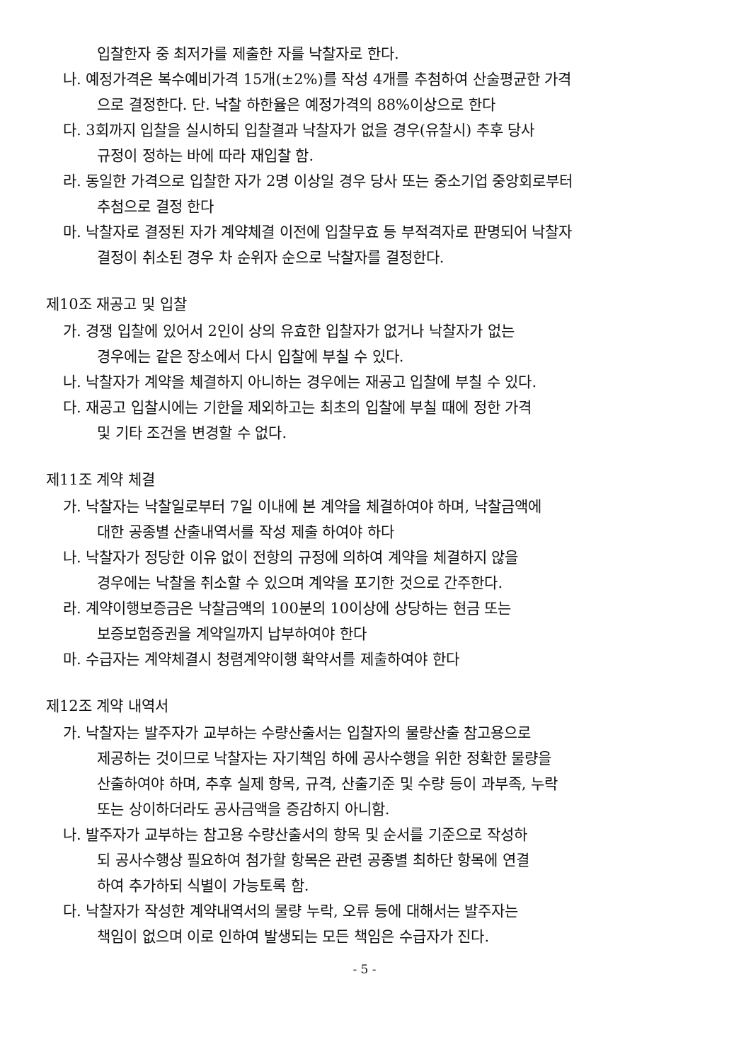입찰한자 중 최저가를 제출한 자를 낙찰자로 한다.
나. 예정가격은 복수예비가격 15개(±2%)를 작성 4개를 추첨하여 산술평균한 가격
으로 결정한다. 단. 낙찰 하한율은 예정가격의 88%이상으로 한다
다. 3회까지 입찰을 실시하되 입찰결과 낙찰자가 없을 경우(유찰시) 추후 당사
규정이 정하는 바에 따라 재입찰 함.
라. 동일한 가격으로 입찰한 자가 2명 이상일 경우 당사 또는 중소기업 중앙회로부터
추첨으로 결정 한다
마. 낙찰자로 결정된 자가 계약체결 이전에 입찰무효 등 부적격자로 판명되어 낙찰자
결정이 취소된 경우 차 순위자 순으로 낙찰자를 결정한다.
제10조 재공고 및 입찰
가. 경쟁 입찰에 있어서 2인이 상의 유효한 입찰자가 없거나 낙찰자가 없는
경우에는 같은 장소에서 다시 입찰에 부칠 수 있다.
나. 낙찰자가 계약을 체결하지 아니하는 경우에는 재공고 입찰에 부칠 수 있다.
다. 재공고 입찰시에는 기한을 제외하고는 최초의 입찰에 부칠 때에 정한 가격
및 기타 조건을 변경할 수 없다.
제11조 계약 체결
가. 낙찰자는 낙찰일로부터 7일 이내에 본 계약을 체결하여야 하며, 낙찰금액에
대한 공종별 산출내역서를 작성 제출 하여야 하다
나. 낙찰자가 정당한 이유 없이 전항의 규정에 의하여 계약을 체결하지 않을
경우에는 낙찰을 취소할 수 있으며 계약을 포기한 것으로 간주한다.
라. 계약이행보증금은 낙찰금액의 100분의 10이상에 상당하는 현금 또는
보증보험증권을 계약일까지 납부하여야 한다
마. 수급자는 계약체결시 청렴계약이행 확약서를 제출하여야 한다
제12조 계약 내역서
가. 낙찰자는 발주자가 교부하는 수량산출서는 입찰자의 물량산출 참고용으로
제공하는 것이므로 낙찰자는 자기책임 하에 공사수행을 위한 정확한 물량을
산출하여야 하며, 추후 실제 항목, 규격, 산출기준 및 수량 등이 과부족, 누락
또는 상이하더라도 공사금액을 증감하지 아니함.
나. 발주자가 교부하는 참고용 수량산출서의 항목 및 순서를 기준으로 작성하
되 공사수행상 필요하여 첨가할 항목은 관련 공종별 최하단 항목에 연결
하여 추가하되 식별이 가능토록 함.
다. 낙찰자가 작성한 계약내역서의 물량 누락, 오류 등에 대해서는 발주자는
책임이 없으며 이로 인하여 발생되는 모든 책임은 수급자가 진다.
- 5 -